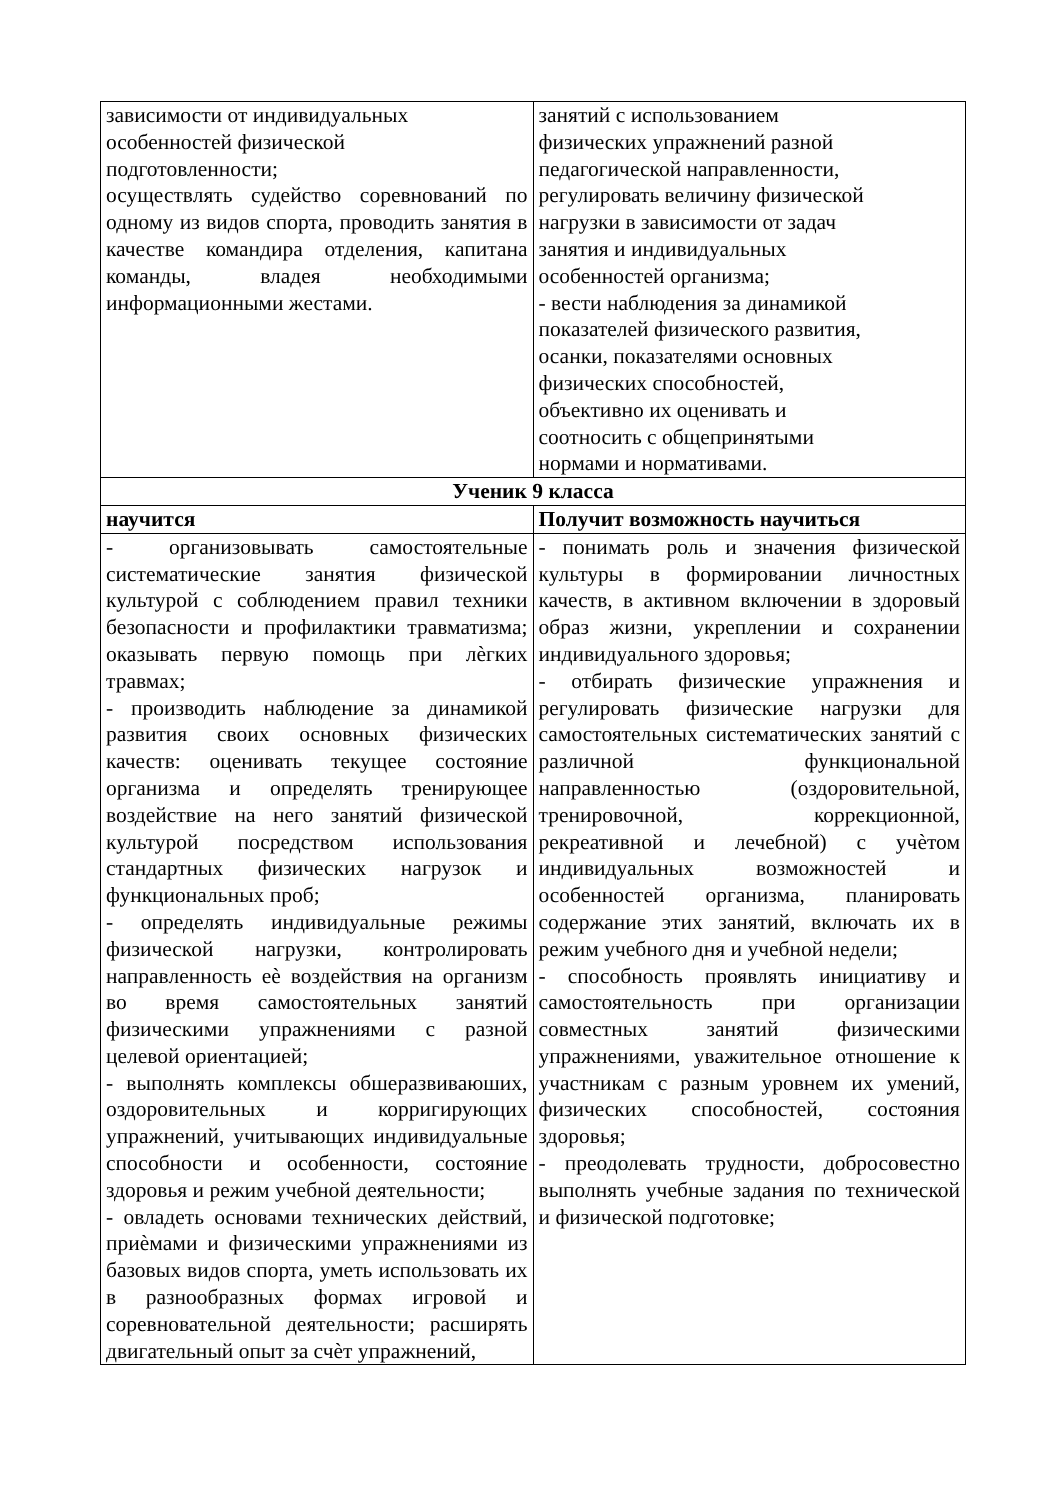| зависимости от индивидуальных особенностей физической подготовленности; осуществлять судейство соревнований по одному из видов спорта, проводить занятия в качестве командира отделения, капитана команды, владея необходимыми информационными жестами. | занятий с использованием физических упражнений разной педагогической направленности, регулировать величину физической нагрузки в зависимости от задач занятия и индивидуальных особенностей организма; - вести наблюдения за динамикой показателей физического развития, осанки, показателями основных физических способностей, объективно их оценивать и соотносить с общепринятыми нормами и нормативами. |
| Ученик 9 класса | |
| научится | Получит возможность научиться |
| - организовывать самостоятельные систематические занятия физической культурой с соблюдением правил техники безопасности и профилактики травматизма; оказывать первую помощь при лѐгких травмах; - производить наблюдение за динамикой развития своих основных физических качеств: оценивать текущее состояние организма и определять тренирующее воздействие на него занятий физической культурой посредством использования стандартных физических нагрузок и функциональных проб; - определять индивидуальные режимы физической нагрузки, контролировать направленность еѐ воздействия на организм во время самостоятельных занятий физическими упражнениями с разной целевой ориентацией; - выполнять комплексы обшеразвиваюших, оздоровительных и корригирующих упражнений, учитывающих индивидуальные способности и особенности, состояние здоровья и режим учебной деятельности; - овладеть основами технических действий, приѐмами и физическими упражнениями из базовых видов спорта, уметь использовать их в разнообразных формах игровой и соревновательной деятельности; расширять двигательный опыт за счѐт упражнений, | - понимать роль и значения физической культуры в формировании личностных качеств, в активном включении в здоровый образ жизни, укреплении и сохранении индивидуального здоровья; - отбирать физические упражнения и регулировать физические нагрузки для самостоятельных систематических занятий с различной функциональной направленностью (оздоровительной, тренировочной, коррекционной, рекреативной и лечебной) с учѐтом индивидуальных возможностей и особенностей организма, планировать содержание этих занятий, включать их в режим учебного дня и учебной недели; - способность проявлять инициативу и самостоятельность при организации совместных занятий физическими упражнениями, уважительное отношение к участникам с разным уровнем их умений, физических способностей, состояния здоровья; - преодолевать трудности, добросовестно выполнять учебные задания по технической и физической подготовке; |